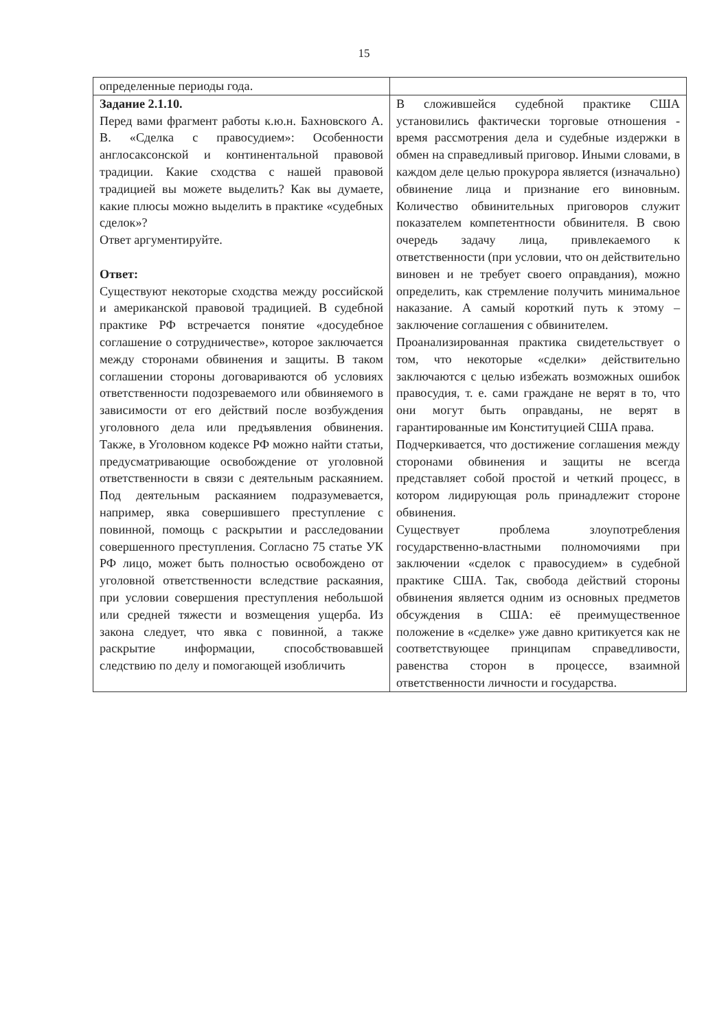15
| определенные периоды года. | |
| Задание 2.1.10. Перед вами фрагмент работы к.ю.н. Бахновского А. В. «Сделка с правосудием»: Особенности англосаксонской и континентальной правовой традиции. Какие сходства с нашей правовой традицией вы можете выделить? Как вы думаете, какие плюсы можно выделить в практике «судебных сделок»? Ответ аргументируйте. Ответ: Существуют некоторые сходства между российской и американской правовой традицией. В судебной практике РФ встречается понятие «досудебное соглашение о сотрудничестве», которое заключается между сторонами обвинения и защиты. В таком соглашении стороны договариваются об условиях ответственности подозреваемого или обвиняемого в зависимости от его действий после возбуждения уголовного дела или предъявления обвинения. Также, в Уголовном кодексе РФ можно найти статьи, предусматривающие освобождение от уголовной ответственности в связи с деятельным раскаянием. Под деятельным раскаянием подразумевается, например, явка совершившего преступление с повинной, помощь с раскрытии и расследовании совершенного преступления. Согласно 75 статье УК РФ лицо, может быть полностью освобождено от уголовной ответственности вследствие раскаяния, при условии совершения преступления небольшой или средней тяжести и возмещения ущерба. Из закона следует, что явка с повинной, а также раскрытие информации, способствовавшей следствию по делу и помогающей изобличить | В сложившейся судебной практике США установились фактически торговые отношения - время рассмотрения дела и судебные издержки в обмен на справедливый приговор. Иными словами, в каждом деле целью прокурора является (изначально) обвинение лица и признание его виновным. Количество обвинительных приговоров служит показателем компетентности обвинителя. В свою очередь задачу лица, привлекаемого к ответственности (при условии, что он действительно виновен и не требует своего оправдания), можно определить, как стремление получить минимальное наказание. А самый короткий путь к этому – заключение соглашения с обвинителем. Проанализированная практика свидетельствует о том, что некоторые «сделки» действительно заключаются с целью избежать возможных ошибок правосудия, т. е. сами граждане не верят в то, что они могут быть оправданы, не верят в гарантированные им Конституцией США права. Подчеркивается, что достижение соглашения между сторонами обвинения и защиты не всегда представляет собой простой и четкий процесс, в котором лидирующая роль принадлежит стороне обвинения. Существует проблема злоупотребления государственно-властными полномочиями при заключении «сделок с правосудием» в судебной практике США. Так, свобода действий стороны обвинения является одним из основных предметов обсуждения в США: её преимущественное положение в «сделке» уже давно критикуется как не соответствующее принципам справедливости, равенства сторон в процессе, взаимной ответственности личности и государства. |